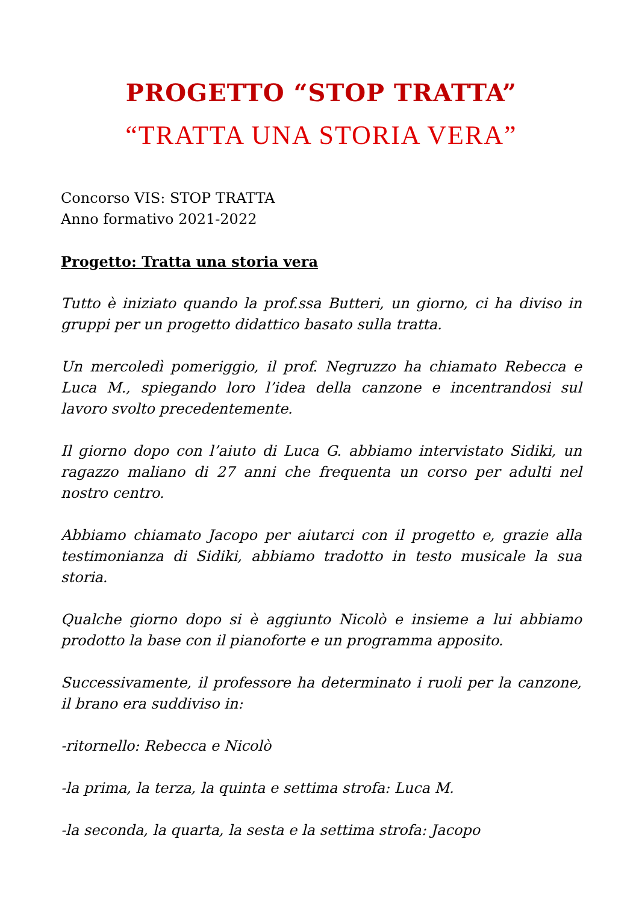PROGETTO “STOP TRATTA”
“TRATTA UNA STORIA VERA”
Concorso VIS: STOP TRATTA
Anno formativo 2021-2022
Progetto: Tratta una storia vera
Tutto è iniziato quando la prof.ssa Butteri, un giorno, ci ha diviso in gruppi per un progetto didattico basato sulla tratta.
Un mercoledì pomeriggio, il prof. Negruzzo ha chiamato Rebecca e Luca M., spiegando loro l’idea della canzone e incentrandosi sul lavoro svolto precedentemente.
Il giorno dopo con l’aiuto di Luca G. abbiamo intervistato Sidiki, un ragazzo maliano di 27 anni che frequenta un corso per adulti nel nostro centro.
Abbiamo chiamato Jacopo per aiutarci con il progetto e, grazie alla testimonianza di Sidiki, abbiamo tradotto in testo musicale la sua storia.
Qualche giorno dopo si è aggiunto Nicolò e insieme a lui abbiamo prodotto la base con il pianoforte e un programma apposito.
Successivamente, il professore ha determinato i ruoli per la canzone, il brano era suddiviso in:
-ritornello: Rebecca e Nicolò
-la prima, la terza, la quinta e settima strofa: Luca M.
-la seconda, la quarta, la sesta e la settima strofa: Jacopo